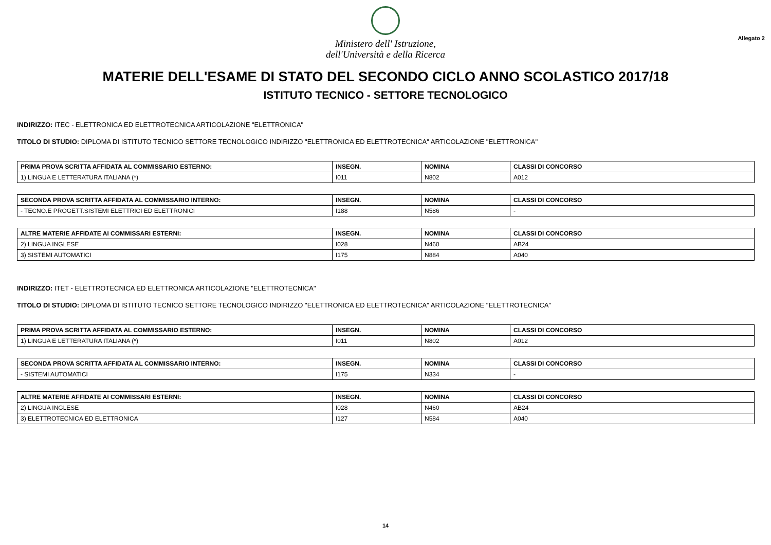Ministero dell' Istruzione,
dell'Università e della Ricerca
Allegato 2
MATERIE DELL'ESAME DI STATO DEL SECONDO CICLO ANNO SCOLASTICO 2017/18
ISTITUTO TECNICO - SETTORE TECNOLOGICO
INDIRIZZO: ITEC - ELETTRONICA ED ELETTROTECNICA ARTICOLAZIONE "ELETTRONICA"
TITOLO DI STUDIO: DIPLOMA DI ISTITUTO TECNICO SETTORE TECNOLOGICO INDIRIZZO "ELETTRONICA ED ELETTROTECNICA" ARTICOLAZIONE "ELETTRONICA"
| PRIMA PROVA SCRITTA AFFIDATA AL COMMISSARIO ESTERNO: | INSEGN. | NOMINA | CLASSI DI CONCORSO |
| --- | --- | --- | --- |
| 1) LINGUA E LETTERATURA ITALIANA (*) | I011 | N802 | A012 |
| SECONDA PROVA SCRITTA AFFIDATA AL COMMISSARIO INTERNO: | INSEGN. | NOMINA | CLASSI DI CONCORSO |
| --- | --- | --- | --- |
| - TECNO.E PROGETT.SISTEMI ELETTRICI ED ELETTRONICI | I188 | N586 | - |
| ALTRE MATERIE AFFIDATE AI COMMISSARI ESTERNI: | INSEGN. | NOMINA | CLASSI DI CONCORSO |
| --- | --- | --- | --- |
| 2) LINGUA INGLESE | I028 | N460 | AB24 |
| 3) SISTEMI AUTOMATICI | I175 | N884 | A040 |
INDIRIZZO: ITET - ELETTROTECNICA ED ELETTRONICA ARTICOLAZIONE "ELETTROTECNICA"
TITOLO DI STUDIO: DIPLOMA DI ISTITUTO TECNICO SETTORE TECNOLOGICO INDIRIZZO "ELETTRONICA ED ELETTROTECNICA" ARTICOLAZIONE "ELETTROTECNICA"
| PRIMA PROVA SCRITTA AFFIDATA AL COMMISSARIO ESTERNO: | INSEGN. | NOMINA | CLASSI DI CONCORSO |
| --- | --- | --- | --- |
| 1) LINGUA E LETTERATURA ITALIANA (*) | I011 | N802 | A012 |
| SECONDA PROVA SCRITTA AFFIDATA AL COMMISSARIO INTERNO: | INSEGN. | NOMINA | CLASSI DI CONCORSO |
| --- | --- | --- | --- |
| - SISTEMI AUTOMATICI | I175 | N334 | - |
| ALTRE MATERIE AFFIDATE AI COMMISSARI ESTERNI: | INSEGN. | NOMINA | CLASSI DI CONCORSO |
| --- | --- | --- | --- |
| 2) LINGUA INGLESE | I028 | N460 | AB24 |
| 3) ELETTROTECNICA ED ELETTRONICA | I127 | N584 | A040 |
14